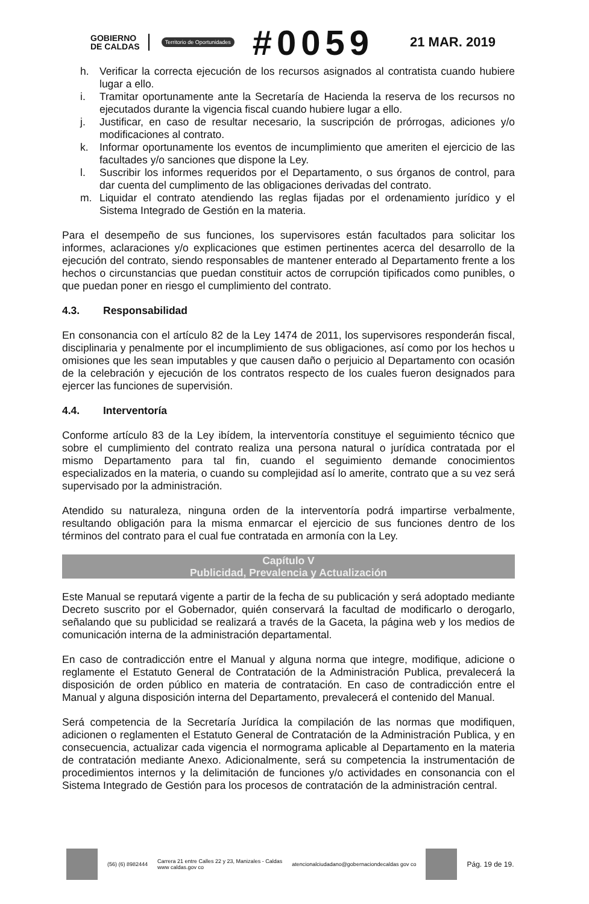GOBIERNO
DE CALDAS
Territorio de Oportunidades
#0059
21 MAR. 2019
h. Verificar la correcta ejecución de los recursos asignados al contratista cuando hubiere lugar a ello.
i. Tramitar oportunamente ante la Secretaría de Hacienda la reserva de los recursos no ejecutados durante la vigencia fiscal cuando hubiere lugar a ello.
j. Justificar, en caso de resultar necesario, la suscripción de prórrogas, adiciones y/o modificaciones al contrato.
k. Informar oportunamente los eventos de incumplimiento que ameriten el ejercicio de las facultades y/o sanciones que dispone la Ley.
l. Suscribir los informes requeridos por el Departamento, o sus órganos de control, para dar cuenta del cumplimento de las obligaciones derivadas del contrato.
m. Liquidar el contrato atendiendo las reglas fijadas por el ordenamiento jurídico y el Sistema Integrado de Gestión en la materia.
Para el desempeño de sus funciones, los supervisores están facultados para solicitar los informes, aclaraciones y/o explicaciones que estimen pertinentes acerca del desarrollo de la ejecución del contrato, siendo responsables de mantener enterado al Departamento frente a los hechos o circunstancias que puedan constituir actos de corrupción tipificados como punibles, o que puedan poner en riesgo el cumplimiento del contrato.
4.3. Responsabilidad
En consonancia con el artículo 82 de la Ley 1474 de 2011, los supervisores responderán fiscal, disciplinaria y penalmente por el incumplimiento de sus obligaciones, así como por los hechos u omisiones que les sean imputables y que causen daño o perjuicio al Departamento con ocasión de la celebración y ejecución de los contratos respecto de los cuales fueron designados para ejercer las funciones de supervisión.
4.4. Interventoría
Conforme artículo 83 de la Ley ibídem, la interventoría constituye el seguimiento técnico que sobre el cumplimiento del contrato realiza una persona natural o jurídica contratada por el mismo Departamento para tal fin, cuando el seguimiento demande conocimientos especializados en la materia, o cuando su complejidad así lo amerite, contrato que a su vez será supervisado por la administración.
Atendido su naturaleza, ninguna orden de la interventoría podrá impartirse verbalmente, resultando obligación para la misma enmarcar el ejercicio de sus funciones dentro de los términos del contrato para el cual fue contratada en armonía con la Ley.
Capítulo V
Publicidad, Prevalencia y Actualización
Este Manual se reputará vigente a partir de la fecha de su publicación y será adoptado mediante Decreto suscrito por el Gobernador, quién conservará la facultad de modificarlo o derogarlo, señalando que su publicidad se realizará a través de la Gaceta, la página web y los medios de comunicación interna de la administración departamental.
En caso de contradicción entre el Manual y alguna norma que integre, modifique, adicione o reglamente el Estatuto General de Contratación de la Administración Publica, prevalecerá la disposición de orden público en materia de contratación. En caso de contradicción entre el Manual y alguna disposición interna del Departamento, prevalecerá el contenido del Manual.
Será competencia de la Secretaría Jurídica la compilación de las normas que modifiquen, adicionen o reglamenten el Estatuto General de Contratación de la Administración Publica, y en consecuencia, actualizar cada vigencia el normograma aplicable al Departamento en la materia de contratación mediante Anexo. Adicionalmente, será su competencia la instrumentación de procedimientos internos y la delimitación de funciones y/o actividades en consonancia con el Sistema Integrado de Gestión para los procesos de contratación de la administración central.
(56) (6) 8982444 Carrera 21 entre Calles 22 y 23, Manizales - Caldas
www caldas.gov co atencionalciudadano@gobernaciondecaldas gov co
Pág. 19 de 19.